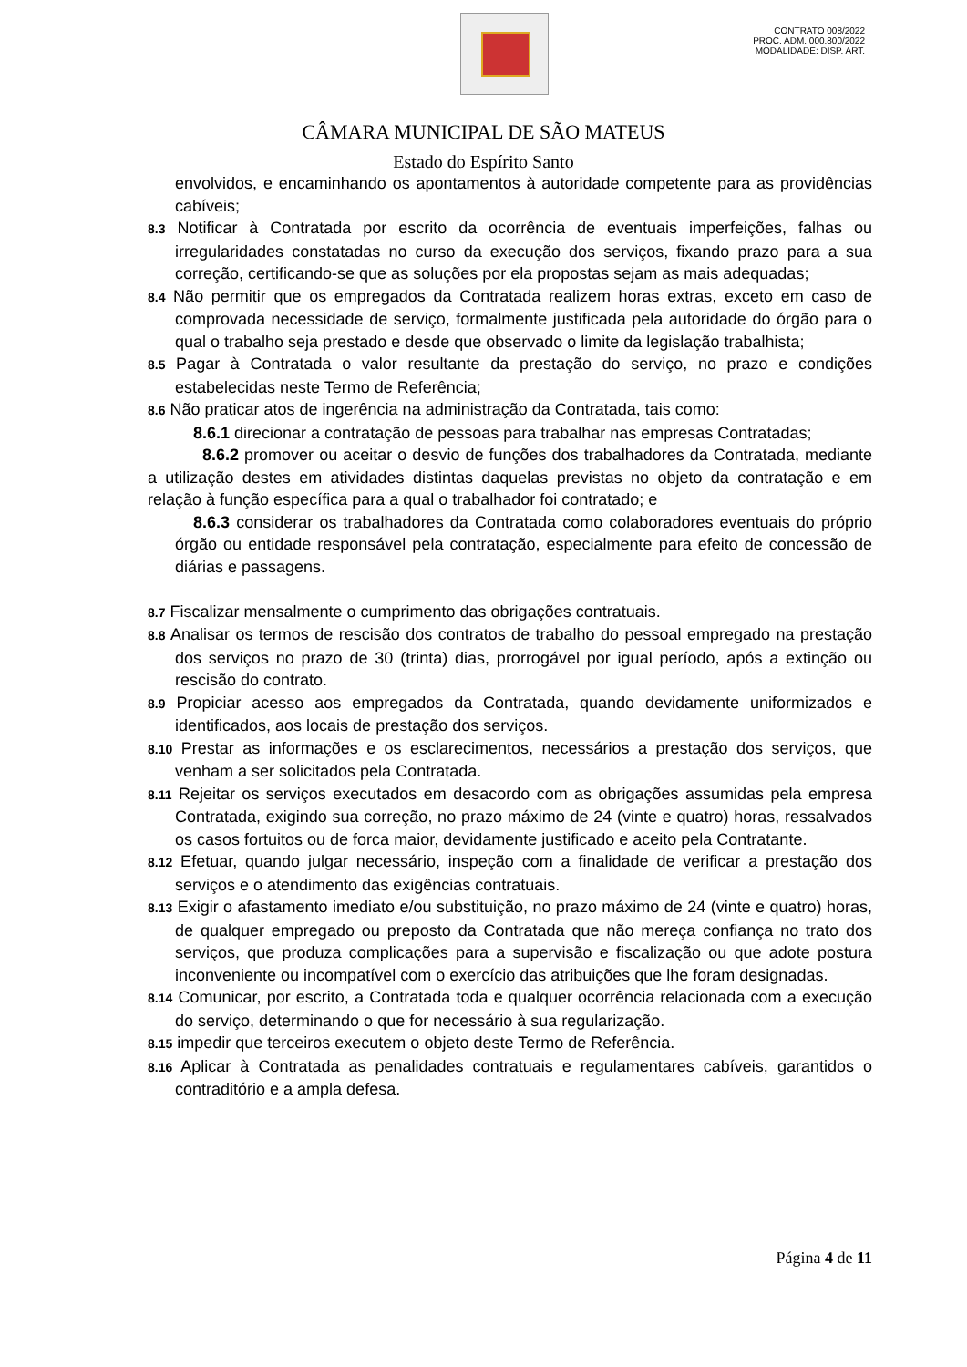CONTRATO 008/2022
PROC. ADM. 000.800/2022
MODALIDADE: DISP. ART.
CÂMARA MUNICIPAL DE SÃO MATEUS
Estado do Espírito Santo
envolvidos, e encaminhando os apontamentos à autoridade competente para as providências cabíveis;
8.3 Notificar à Contratada por escrito da ocorrência de eventuais imperfeições, falhas ou irregularidades constatadas no curso da execução dos serviços, fixando prazo para a sua correção, certificando-se que as soluções por ela propostas sejam as mais adequadas;
8.4 Não permitir que os empregados da Contratada realizem horas extras, exceto em caso de comprovada necessidade de serviço, formalmente justificada pela autoridade do órgão para o qual o trabalho seja prestado e desde que observado o limite da legislação trabalhista;
8.5 Pagar à Contratada o valor resultante da prestação do serviço, no prazo e condições estabelecidas neste Termo de Referência;
8.6 Não praticar atos de ingerência na administração da Contratada, tais como:
8.6.1 direcionar a contratação de pessoas para trabalhar nas empresas Contratadas;
8.6.2 promover ou aceitar o desvio de funções dos trabalhadores da Contratada, mediante a utilização destes em atividades distintas daquelas previstas no objeto da contratação e em relação à função específica para a qual o trabalhador foi contratado; e
8.6.3 considerar os trabalhadores da Contratada como colaboradores eventuais do próprio órgão ou entidade responsável pela contratação, especialmente para efeito de concessão de diárias e passagens.
8.7 Fiscalizar mensalmente o cumprimento das obrigações contratuais.
8.8 Analisar os termos de rescisão dos contratos de trabalho do pessoal empregado na prestação dos serviços no prazo de 30 (trinta) dias, prorrogável por igual período, após a extinção ou rescisão do contrato.
8.9 Propiciar acesso aos empregados da Contratada, quando devidamente uniformizados e identificados, aos locais de prestação dos serviços.
8.10 Prestar as informações e os esclarecimentos, necessários a prestação dos serviços, que venham a ser solicitados pela Contratada.
8.11 Rejeitar os serviços executados em desacordo com as obrigações assumidas pela empresa Contratada, exigindo sua correção, no prazo máximo de 24 (vinte e quatro) horas, ressalvados os casos fortuitos ou de forca maior, devidamente justificado e aceito pela Contratante.
8.12 Efetuar, quando julgar necessário, inspeção com a finalidade de verificar a prestação dos serviços e o atendimento das exigências contratuais.
8.13 Exigir o afastamento imediato e/ou substituição, no prazo máximo de 24 (vinte e quatro) horas, de qualquer empregado ou preposto da Contratada que não mereça confiança no trato dos serviços, que produza complicações para a supervisão e fiscalização ou que adote postura inconveniente ou incompatível com o exercício das atribuições que lhe foram designadas.
8.14 Comunicar, por escrito, a Contratada toda e qualquer ocorrência relacionada com a execução do serviço, determinando o que for necessário à sua regularização.
8.15 impedir que terceiros executem o objeto deste Termo de Referência.
8.16 Aplicar à Contratada as penalidades contratuais e regulamentares cabíveis, garantidos o contraditório e a ampla defesa.
Página 4 de 11